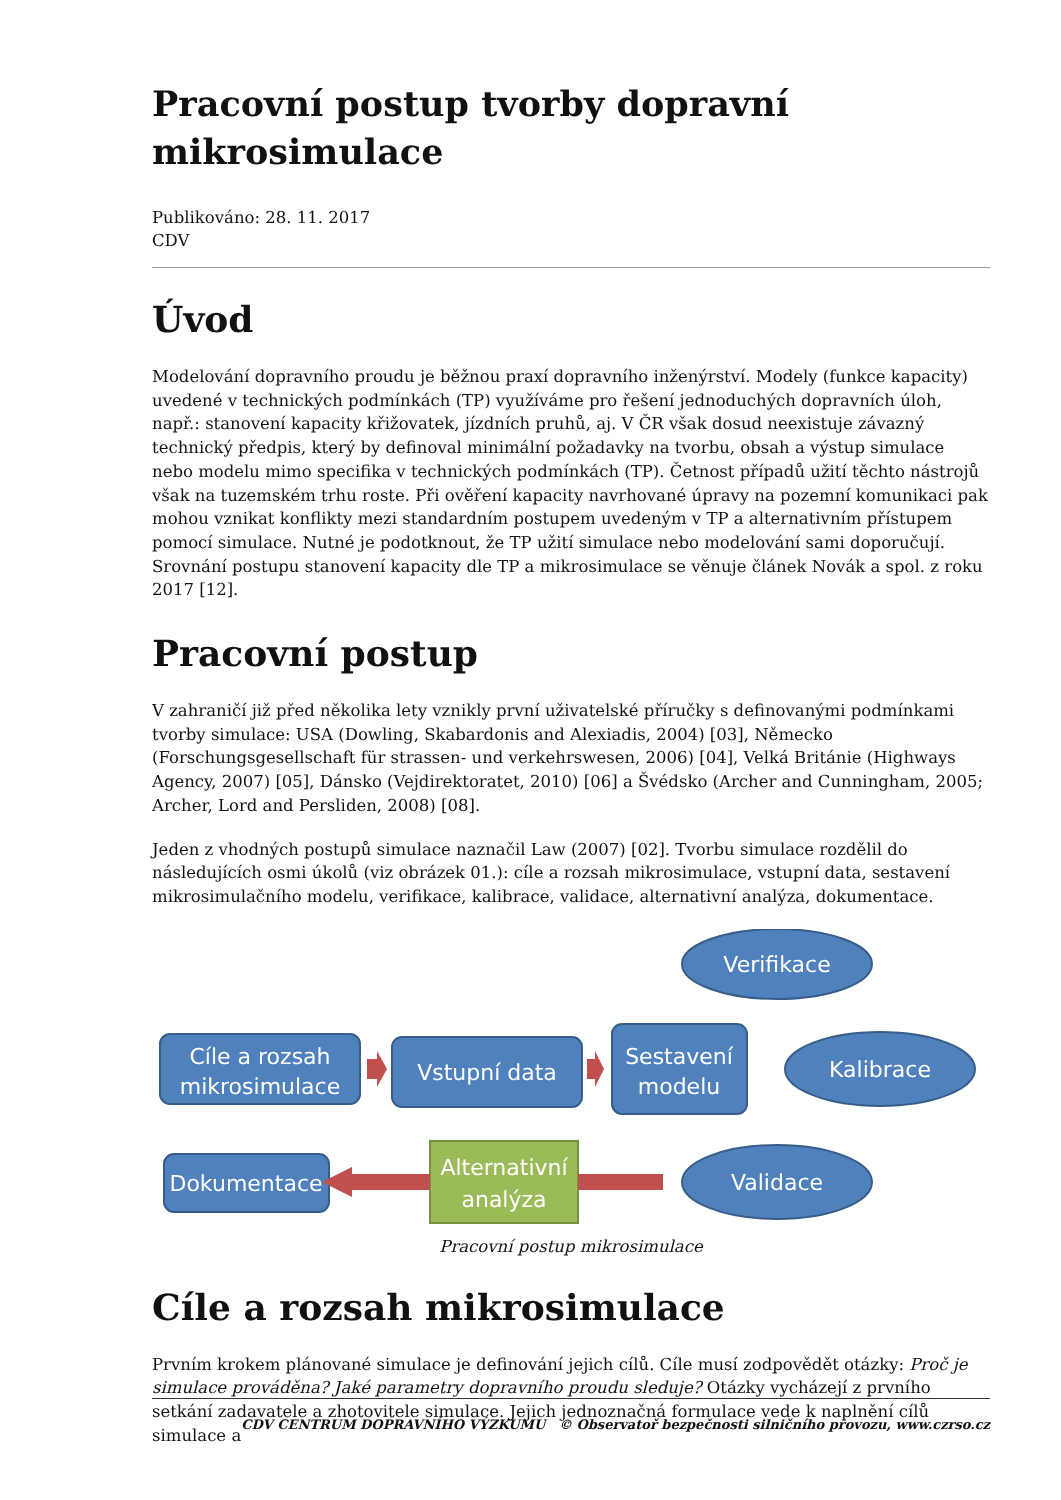Pracovní postup tvorby dopravní mikrosimulace
Publikováno: 28. 11. 2017
CDV
Úvod
Modelování dopravního proudu je běžnou praxí dopravního inženýrství. Modely (funkce kapacity) uvedené v technických podmínkách (TP) využíváme pro řešení jednoduchých dopravních úloh, např.: stanovení kapacity křižovatek, jízdních pruhů, aj. V ČR však dosud neexistuje závazný technický předpis, který by definoval minimální požadavky na tvorbu, obsah a výstup simulace nebo modelu mimo specifika v technických podmínkách (TP). Četnost případů užití těchto nástrojů však na tuzemském trhu roste. Při ověření kapacity navrhované úpravy na pozemní komunikaci pak mohou vznikat konflikty mezi standardním postupem uvedeným v TP a alternativním přístupem pomocí simulace. Nutné je podotknout, že TP užití simulace nebo modelování sami doporučují. Srovnání postupu stanovení kapacity dle TP a mikrosimulace se věnuje článek Novák a spol. z roku 2017 [12].
Pracovní postup
V zahraničí již před několika lety vznikly první uživatelské příručky s definovanými podmínkami tvorby simulace: USA (Dowling, Skabardonis and Alexiadis, 2004) [03], Německo (Forschungsgesellschaft für strassen- und verkehrswesen, 2006) [04], Velká Británie (Highways Agency, 2007) [05], Dánsko (Vejdirektoratet, 2010) [06] a Švédsko (Archer and Cunningham, 2005; Archer, Lord and Persliden, 2008) [08].
Jeden z vhodných postupů simulace naznačil Law (2007) [02]. Tvorbu simulace rozdělil do následujících osmi úkolů (viz obrázek 01.): cíle a rozsah mikrosimulace, vstupní data, sestavení mikrosimulačního modelu, verifikace, kalibrace, validace, alternativní analýza, dokumentace.
Cíle a rozsah
mikrosimulace
Vstupní data
Sestavení
modelu
Dokumentace
Alternativní
analýza
Verifikace
Kalibrace
Validace
Pracovní postup mikrosimulace
Cíle a rozsah mikrosimulace
Prvním krokem plánované simulace je definování jejich cílů. Cíle musí zodpovědět otázky: Proč je simulace prováděna? Jaké parametry dopravního proudu sleduje? Otázky vycházejí z prvního setkání zadavatele a zhotovitele simulace. Jejich jednoznačná formulace vede k naplnění cílů simulace a
CDV CENTRUM DOPRAVNÍHO VÝZKUMU © Observatoř bezpečnosti silničního provozu, www.czrso.cz